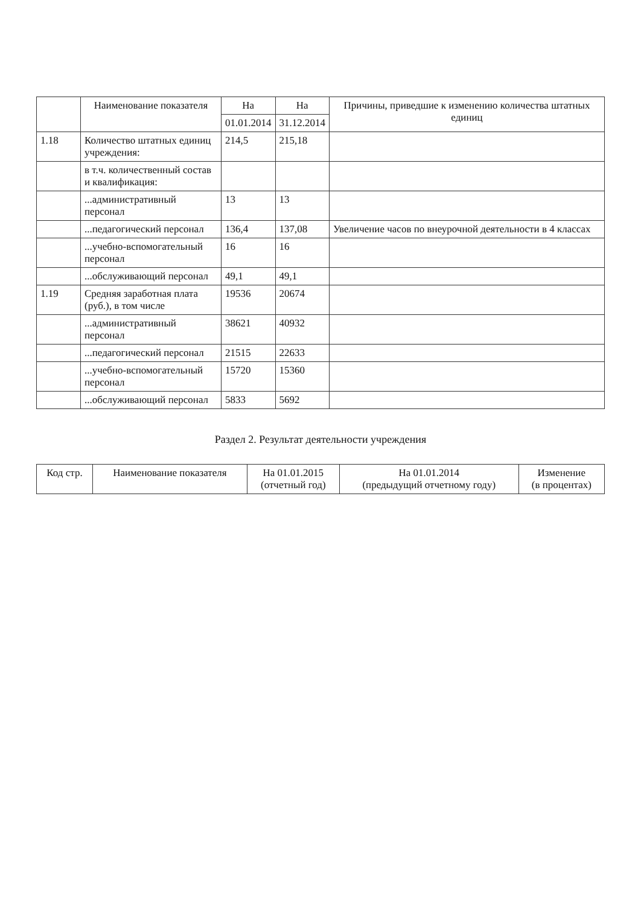| | Наименование показателя | На | На | Причины, приведшие к изменению количества штатных единиц |
| --- | --- | --- | --- | --- |
| | | 01.01.2014 | 31.12.2014 | |
| 1.18 | Количество штатных единиц учреждения: | 214,5 | 215,18 | |
| | в т.ч. количественный состав и квалификация: | | | |
| | ...административный персонал | 13 | 13 | |
| | ...педагогический персонал | 136,4 | 137,08 | Увеличение часов по внеурочной деятельности в 4 классах |
| | ...учебно-вспомогательный персонал | 16 | 16 | |
| | ...обслуживающий персонал | 49,1 | 49,1 | |
| 1.19 | Средняя заработная плата (руб.), в том числе | 19536 | 20674 | |
| | ...административный персонал | 38621 | 40932 | |
| | ...педагогический персонал | 21515 | 22633 | |
| | ...учебно-вспомогательный персонал | 15720 | 15360 | |
| | ...обслуживающий персонал | 5833 | 5692 | |
Раздел 2. Результат деятельности учреждения
| Код стр. | Наименование показателя | На 01.01.2015 (отчетный год) | На 01.01.2014 (предыдущий отчетному году) | Изменение (в процентах) |
| --- | --- | --- | --- | --- |